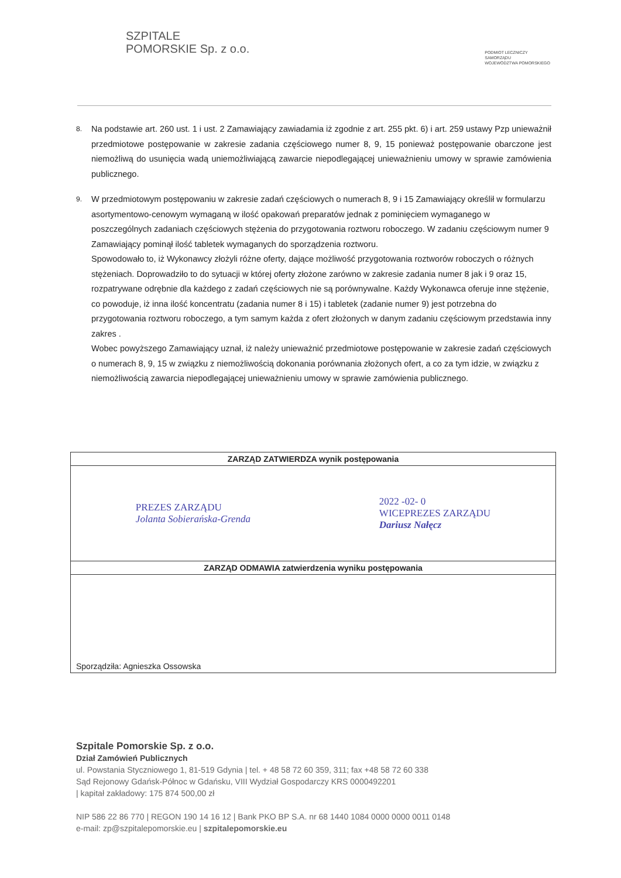SZPITALE
POMORSKIE Sp. z o.o.
PODMIOT LECZNICZY
SAMORZĄDU
WOJEWÓDZTWA POMORSKIEGO
8.
Na podstawie art. 260 ust. 1 i ust. 2 Zamawiający zawiadamia iż zgodnie z art. 255 pkt. 6) i art. 259 ustawy Pzp unieważnił przedmiotowe postępowanie w zakresie zadania częściowego numer 8, 9, 15 ponieważ postępowanie obarczone jest niemożliwą do usunięcia wadą uniemożliwiającą zawarcie niepodlegającej unieważnieniu umowy w sprawie zamówienia publicznego.
9.
W przedmiotowym postępowaniu w zakresie zadań częściowych o numerach 8, 9 i 15 Zamawiający określił w formularzu asortymentowo-cenowym wymaganą w ilość opakowań preparatów jednak z pominięciem wymaganego w poszczególnych zadaniach częściowych stężenia do przygotowania roztworu roboczego. W zadaniu częściowym numer 9 Zamawiający pominął ilość tabletek wymaganych do sporządzenia roztworu.
Spowodowało to, iż Wykonawcy złożyli różne oferty, dające możliwość przygotowania roztworów roboczych o różnych stężeniach. Doprowadziło to do sytuacji w której oferty złożone zarówno w zakresie zadania numer 8 jak i 9 oraz 15, rozpatrywane odrębnie dla każdego z zadań częściowych nie są porównywalne. Każdy Wykonawca oferuje inne stężenie, co powoduje, iż inna ilość koncentratu (zadania numer 8 i 15) i tabletek (zadanie numer 9) jest potrzebna do przygotowania roztworu roboczego, a tym samym każda z ofert złożonych w danym zadaniu częściowym przedstawia inny zakres .
Wobec powyższego Zamawiający uznał, iż należy unieważnić przedmiotowe postępowanie w zakresie zadań częściowych o numerach 8, 9, 15 w związku z niemożliwością dokonania porównania złożonych ofert, a co za tym idzie, w związku z niemożliwością zawarcia niepodlegającej unieważnieniu umowy w sprawie zamówienia publicznego.
| ZARZĄD ZATWIERDZA wynik postępowania |
| --- |
| PREZES ZARZĄDU Jolanta Sobierańska-Grenda 2022 -02- 0 WICEPREZES ZARZĄDU Dariusz Nałęcz |
| ZARZĄD ODMAWIA zatwierdzenia wyniku postępowania |
Sporządziła: Agnieszka Ossowska
Szpitale Pomorskie Sp. z o.o.
Dział Zamówień Publicznych
ul. Powstania Styczniowego 1, 81-519 Gdynia | tel. + 48 58 72 60 359, 311; fax +48 58 72 60 338
Sąd Rejonowy Gdańsk-Północ w Gdańsku, VIII Wydział Gospodarczy KRS 0000492201
| kapitał zakładowy: 175 874 500,00 zł
NIP 586 22 86 770 | REGON 190 14 16 12 | Bank PKO BP S.A. nr 68 1440 1084 0000 0000 0011 0148
e-mail: zp@szpitalepomorskie.eu | szpitalepomorskie.eu